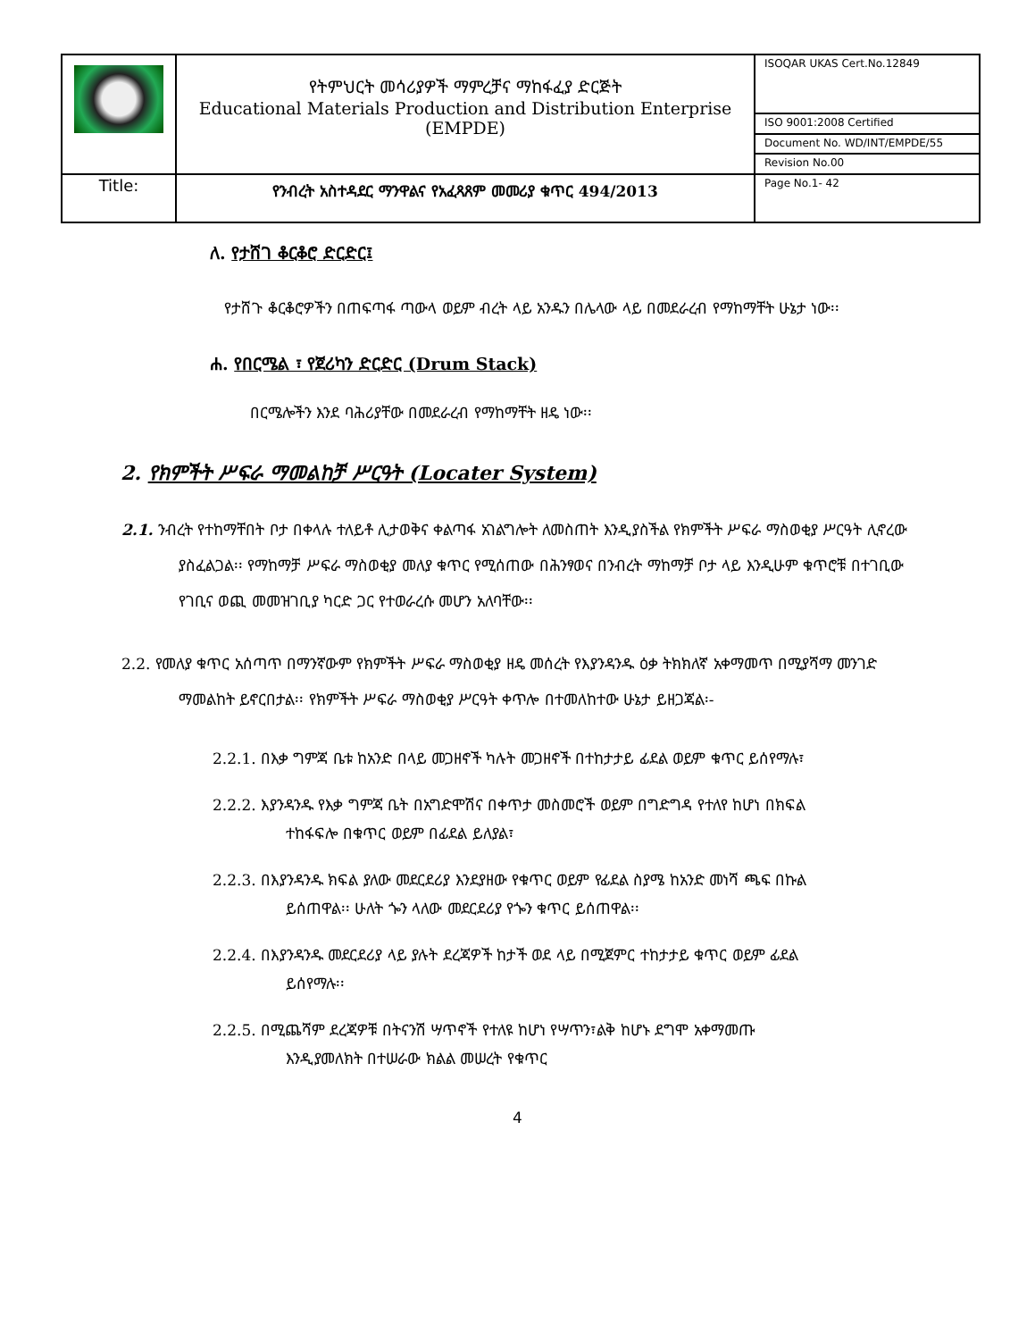| | የትምህርት መሳሪያዎች ማምረቻና ማከፋፈያ ድርጅት Educational Materials Production and Distribution Enterprise (EMPDE) | ISOQAR UKAS Cert.No.12849 |
| | | ISO 9001:2008 Certified |
| | | Document No. WD/INT/EMPDE/55 |
| | | Revision No.00 |
| Title: | የንብረት አስተዳደር ማንዋልና የአፈጻጸም መመሪያ ቁጥር 494/2013 | Page No.1- 42 |
ለ. የታሸገ ቆርቆሮ ድርድር፤
የታሸጉ ቆርቆሮዎችን በጠፍጣፋ ጣውላ ወይም ብረት ላይ አንዱን በሌላው ላይ በመደራረብ የማከማቸት ሁኔታ ነው፡፡
ሐ. የበርሜል ፣ የጀሪካን ድርድር (Drum Stack)
በርሜሎችን እንደ ባሕሪያቸው በመደራረብ የማከማቸት ዘዴ ነው፡፡
2. የክምችት ሥፍራ ማመልከቻ ሥርዓት (Locater System)
2.1. ንብረት የተከማቸበት ቦታ በቀላሉ ተለይቶ ሊታወቅና ቀልጣፋ አገልግሎት ለመስጠት እንዲያስችል የክምችት ሥፍራ ማስወቂያ ሥርዓት ሊኖረው ያስፈልጋል፡፡ የማከማቻ ሥፍራ ማስወቂያ መለያ ቁጥር የሚሰጠው በሕንፃወና በንብረት ማከማቻ ቦታ ላይ እንዲሁም ቁጥሮቹ በተገቢው የገቢና ወጪ መመዝገቢያ ካርድ ጋር የተወራረሱ መሆን አለባቸው፡፡
2.2. የመለያ ቁጥር አሰጣጥ በማንኛውም የክምችት ሥፍራ ማስወቂያ ዘዴ መሰረት የእያንዳንዱ ዕቃ ትክክለኛ አቀማመጥ በሚያሻማ መንገድ ማመልከት ይኖርበታል፡፡ የክምችት ሥፍራ ማስወቂያ ሥርዓት ቀጥሎ በተመለከተው ሁኔታ ይዘጋጃል፡-
2.2.1. በእቃ ግምጃ ቤቱ ከአንድ በላይ መጋዘኖች ካሉት መጋዘኖች በተከታታይ ፊደል ወይም ቁጥር ይሰየማሉ፣
2.2.2. እያንዳንዱ የእቃ ግምጃ ቤት በአግድሞሽና በቀጥታ መስመሮች ወይም በግድግዳ የተለየ ከሆነ በክፍል ተከፋፍሎ በቁጥር ወይም በፊደል ይለያል፣
2.2.3. በእያንዳንዱ ክፍል ያለው መደርደሪያ እንደያዘው የቁጥር ወይም የፊደል ስያሜ ከአንድ መነሻ ጫፍ በኩል ይሰጠዋል፡፡ ሁለት ጐን ላለው መደርደሪያ የጐን ቁጥር ይሰጠዋል፡፡
2.2.4. በእያንዳንዱ መደርደሪያ ላይ ያሉት ደረጃዎች ከታች ወደ ላይ በሚጀምር ተከታታይ ቁጥር ወይም ፊደል ይሰየማሉ፡፡
2.2.5. በሚጨሻም ደረጃዎቹ በትናንሽ ሣጥኖች የተለዩ ከሆነ የሣጥን፣ልቅ ከሆኑ ደግሞ አቀማመጡ እንዲያመለክት በተሠራው ክልል መሠረት የቁጥር
4